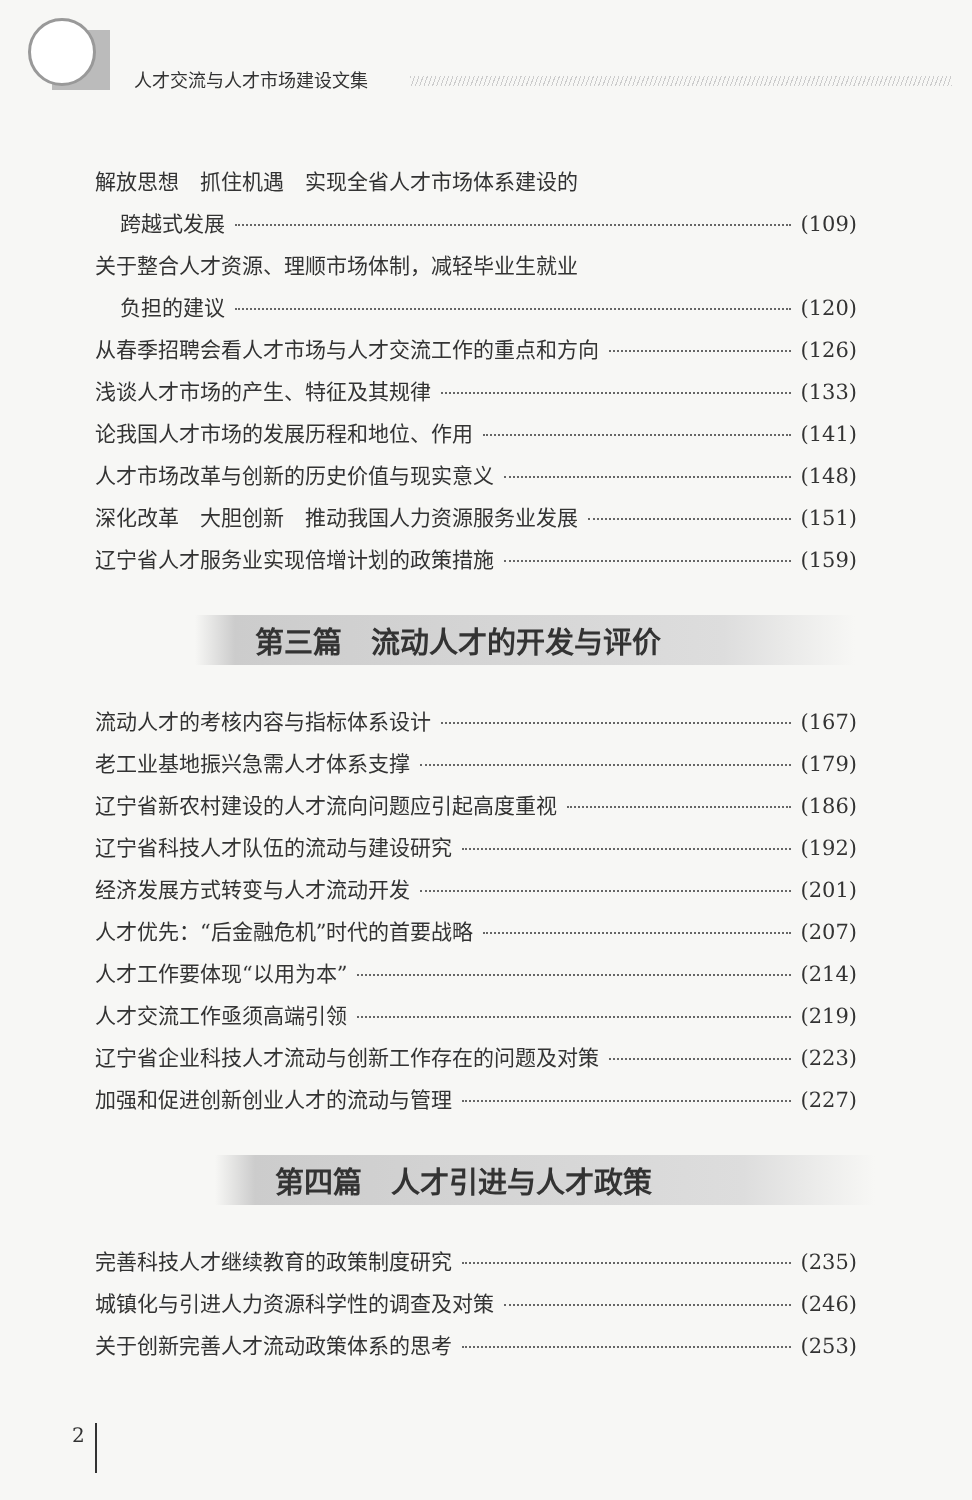人才交流与人才市场建设文集
解放思想　抓住机遇　实现全省人才市场体系建设的
跨越式发展 (109)
关于整合人才资源、理顺市场体制，减轻毕业生就业
负担的建议 (120)
从春季招聘会看人才市场与人才交流工作的重点和方向 (126)
浅谈人才市场的产生、特征及其规律 (133)
论我国人才市场的发展历程和地位、作用 (141)
人才市场改革与创新的历史价值与现实意义 (148)
深化改革　大胆创新　推动我国人力资源服务业发展 (151)
辽宁省人才服务业实现倍增计划的政策措施 (159)
第三篇　流动人才的开发与评价
流动人才的考核内容与指标体系设计 (167)
老工业基地振兴急需人才体系支撑 (179)
辽宁省新农村建设的人才流向问题应引起高度重视 (186)
辽宁省科技人才队伍的流动与建设研究 (192)
经济发展方式转变与人才流动开发 (201)
人才优先：“后金融危机”时代的首要战略 (207)
人才工作要体现“以用为本” (214)
人才交流工作亟须高端引领 (219)
辽宁省企业科技人才流动与创新工作存在的问题及对策 (223)
加强和促进创新创业人才的流动与管理 (227)
第四篇　人才引进与人才政策
完善科技人才继续教育的政策制度研究 (235)
城镇化与引进人力资源科学性的调查及对策 (246)
关于创新完善人才流动政策体系的思考 (253)
2